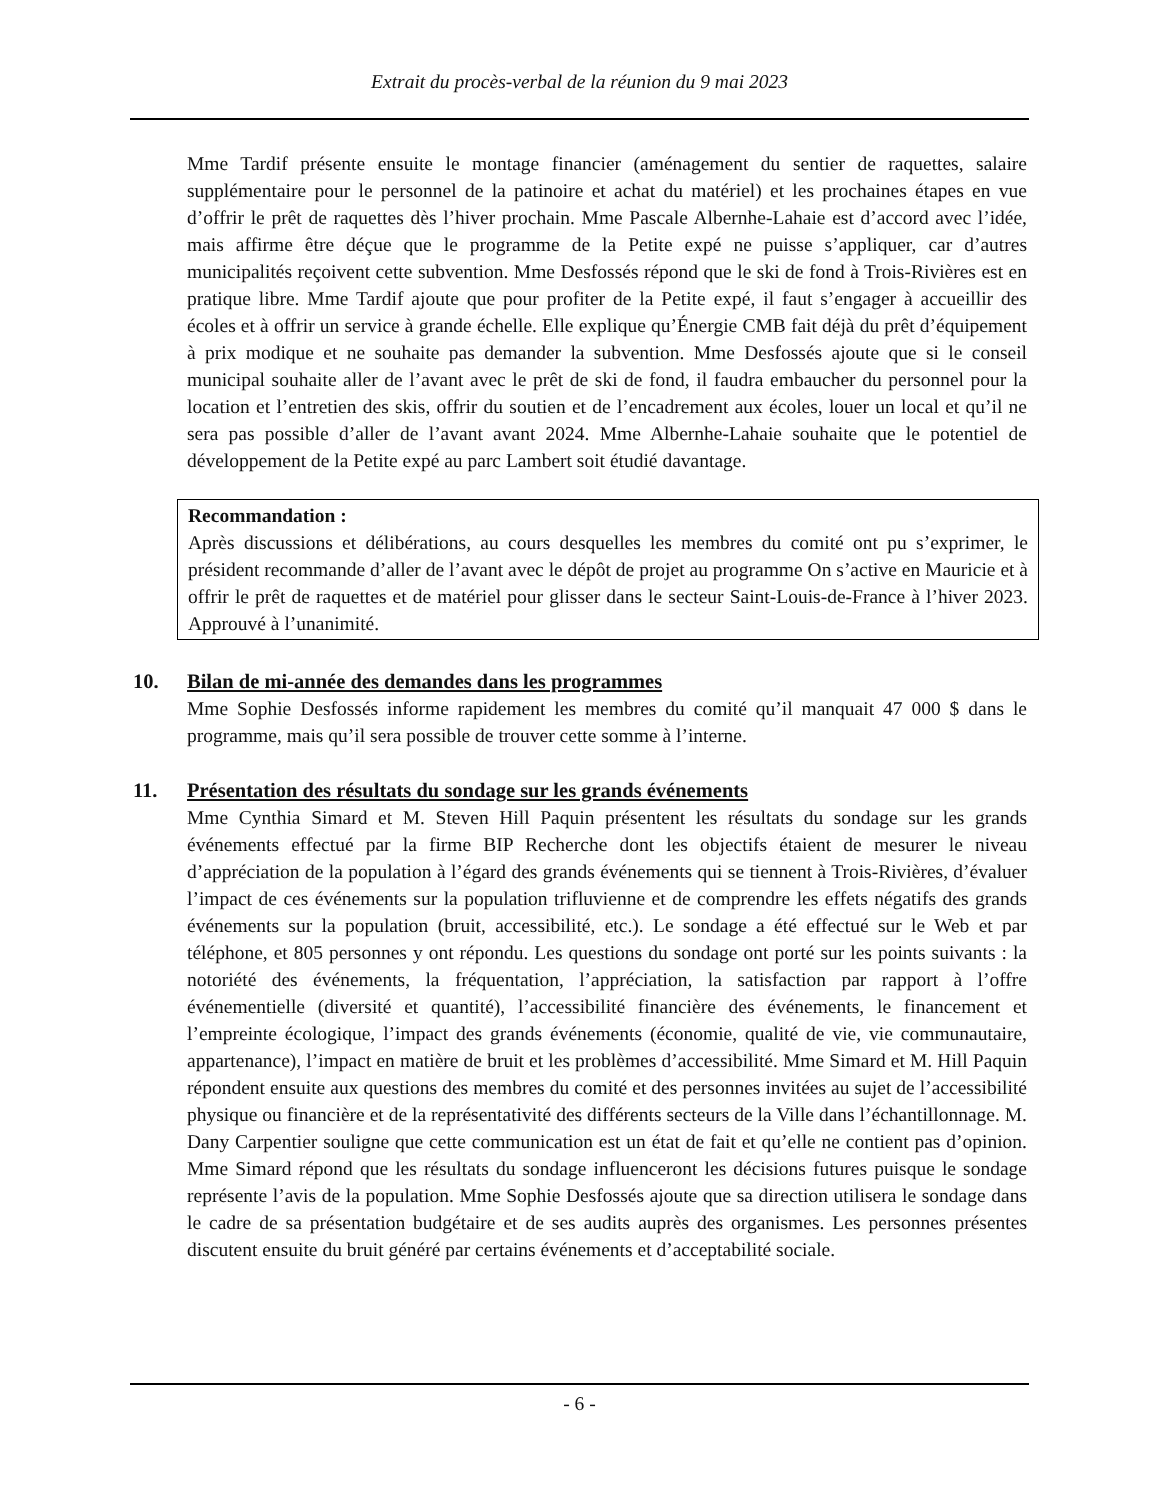Extrait du procès-verbal de la réunion du 9 mai 2023
Mme Tardif présente ensuite le montage financier (aménagement du sentier de raquettes, salaire supplémentaire pour le personnel de la patinoire et achat du matériel) et les prochaines étapes en vue d’offrir le prêt de raquettes dès l’hiver prochain. Mme Pascale Albernhe-Lahaie est d’accord avec l’idée, mais affirme être déçue que le programme de la Petite expé ne puisse s’appliquer, car d’autres municipalités reçoivent cette subvention. Mme Desfossés répond que le ski de fond à Trois-Rivières est en pratique libre. Mme Tardif ajoute que pour profiter de la Petite expé, il faut s’engager à accueillir des écoles et à offrir un service à grande échelle. Elle explique qu’Énergie CMB fait déjà du prêt d’équipement à prix modique et ne souhaite pas demander la subvention. Mme Desfossés ajoute que si le conseil municipal souhaite aller de l’avant avec le prêt de ski de fond, il faudra embaucher du personnel pour la location et l’entretien des skis, offrir du soutien et de l’encadrement aux écoles, louer un local et qu’il ne sera pas possible d’aller de l’avant avant 2024. Mme Albernhe-Lahaie souhaite que le potentiel de développement de la Petite expé au parc Lambert soit étudié davantage.
Recommandation :
Après discussions et délibérations, au cours desquelles les membres du comité ont pu s’exprimer, le président recommande d’aller de l’avant avec le dépôt de projet au programme On s’active en Mauricie et à offrir le prêt de raquettes et de matériel pour glisser dans le secteur Saint-Louis-de-France à l’hiver 2023. Approuvé à l’unanimité.
10. Bilan de mi-année des demandes dans les programmes
Mme Sophie Desfossés informe rapidement les membres du comité qu’il manquait 47 000 $ dans le programme, mais qu’il sera possible de trouver cette somme à l’interne.
11. Présentation des résultats du sondage sur les grands événements
Mme Cynthia Simard et M. Steven Hill Paquin présentent les résultats du sondage sur les grands événements effectué par la firme BIP Recherche dont les objectifs étaient de mesurer le niveau d’appréciation de la population à l’égard des grands événements qui se tiennent à Trois-Rivières, d’évaluer l’impact de ces événements sur la population trifluvienne et de comprendre les effets négatifs des grands événements sur la population (bruit, accessibilité, etc.). Le sondage a été effectué sur le Web et par téléphone, et 805 personnes y ont répondu. Les questions du sondage ont porté sur les points suivants : la notoriété des événements, la fréquentation, l’appréciation, la satisfaction par rapport à l’offre événementielle (diversité et quantité), l’accessibilité financière des événements, le financement et l’empreinte écologique, l’impact des grands événements (économie, qualité de vie, vie communautaire, appartenance), l’impact en matière de bruit et les problèmes d’accessibilité. Mme Simard et M. Hill Paquin répondent ensuite aux questions des membres du comité et des personnes invitées au sujet de l’accessibilité physique ou financière et de la représentativité des différents secteurs de la Ville dans l’échantillonnage. M. Dany Carpentier souligne que cette communication est un état de fait et qu’elle ne contient pas d’opinion. Mme Simard répond que les résultats du sondage influenceront les décisions futures puisque le sondage représente l’avis de la population. Mme Sophie Desfossés ajoute que sa direction utilisera le sondage dans le cadre de sa présentation budgétaire et de ses audits auprès des organismes. Les personnes présentes discutent ensuite du bruit généré par certains événements et d’acceptabilité sociale.
- 6 -